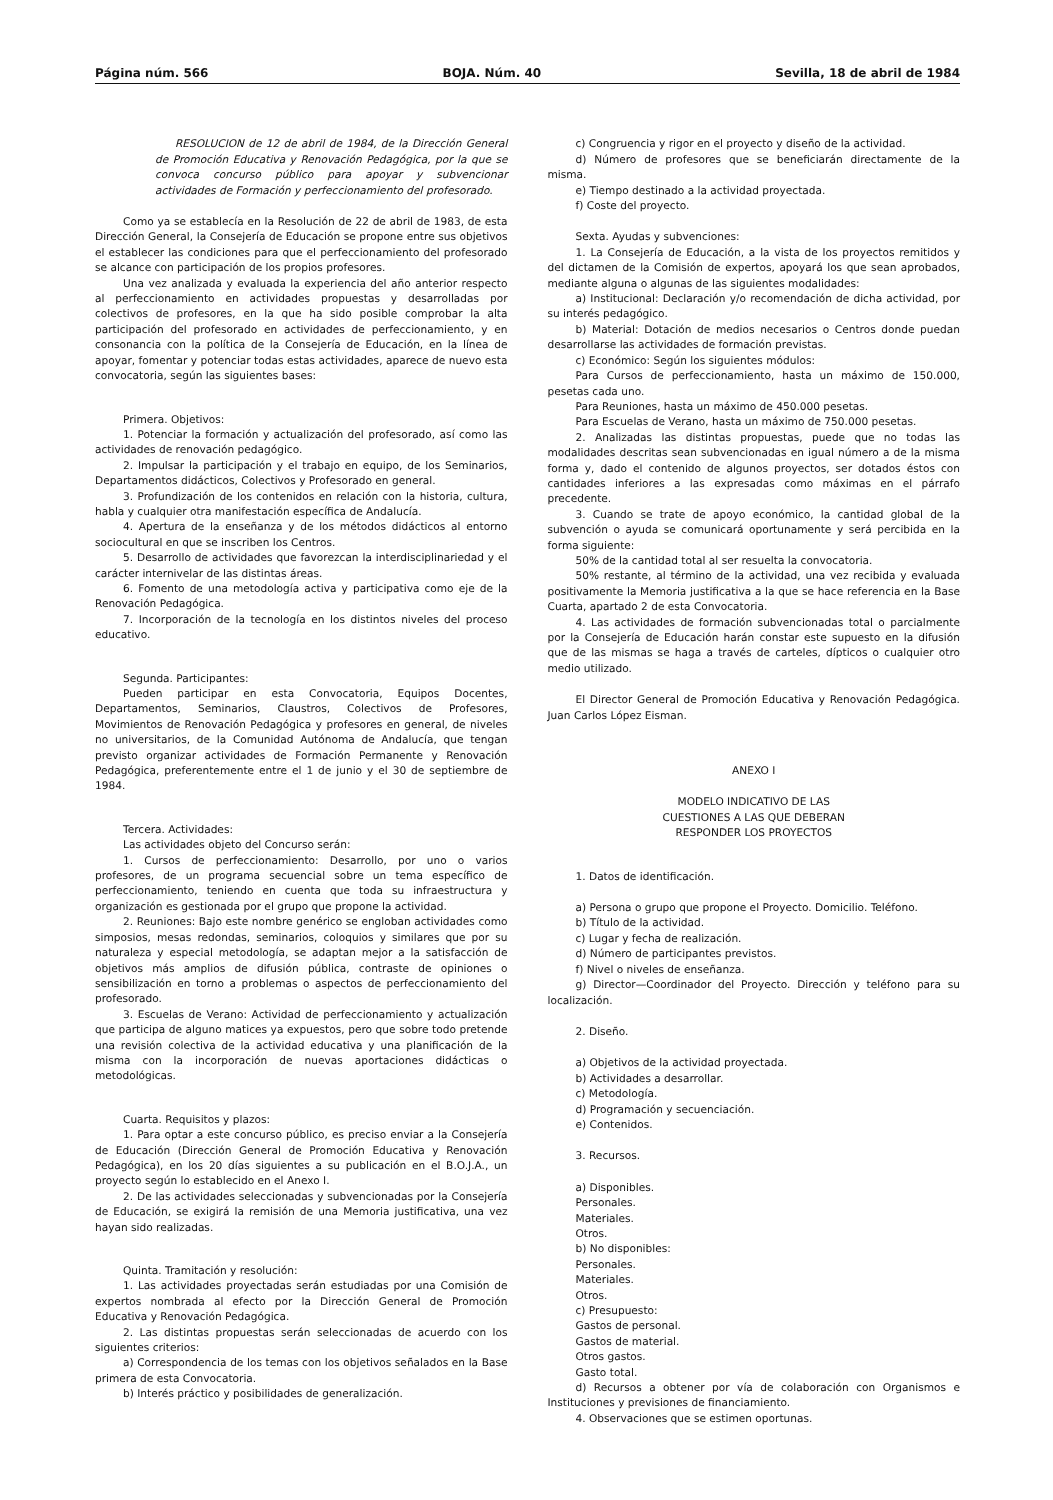Página núm. 566 BOJA. Núm. 40 Sevilla, 18 de abril de 1984
RESOLUCION de 12 de abril de 1984, de la Dirección General de Promoción Educativa y Renovación Pedagógica, por la que se convoca concurso público para apoyar y subvencionar actividades de Formación y perfeccionamiento del profesorado.
Como ya se establecía en la Resolución de 22 de abril de 1983, de esta Dirección General, la Consejería de Educación se propone entre sus objetivos el establecer las condiciones para que el perfeccionamiento del profesorado se alcance con participación de los propios profesores.
Una vez analizada y evaluada la experiencia del año anterior respecto al perfeccionamiento en actividades propuestas y desarrolladas por colectivos de profesores, en la que ha sido posible comprobar la alta participación del profesorado en actividades de perfeccionamiento, y en consonancia con la política de la Consejería de Educación, en la línea de apoyar, fomentar y potenciar todas estas actividades, aparece de nuevo esta convocatoria, según las siguientes bases:
Primera. Objetivos:
1. Potenciar la formación y actualización del profesorado, así como las actividades de renovación pedagógico.
2. Impulsar la participación y el trabajo en equipo, de los Seminarios, Departamentos didácticos, Colectivos y Profesorado en general.
3. Profundización de los contenidos en relación con la historia, cultura, habla y cualquier otra manifestación específica de Andalucía.
4. Apertura de la enseñanza y de los métodos didácticos al entorno sociocultural en que se inscriben los Centros.
5. Desarrollo de actividades que favorezcan la interdisciplinariedad y el carácter internivelar de las distintas áreas.
6. Fomento de una metodología activa y participativa como eje de la Renovación Pedagógica.
7. Incorporación de la tecnología en los distintos niveles del proceso educativo.
Segunda. Participantes:
Pueden participar en esta Convocatoria, Equipos Docentes, Departamentos, Seminarios, Claustros, Colectivos de Profesores, Movimientos de Renovación Pedagógica y profesores en general, de niveles no universitarios, de la Comunidad Autónoma de Andalucía, que tengan previsto organizar actividades de Formación Permanente y Renovación Pedagógica, preferentemente entre el 1 de junio y el 30 de septiembre de 1984.
Tercera. Actividades:
Las actividades objeto del Concurso serán:
1. Cursos de perfeccionamiento: Desarrollo, por uno o varios profesores, de un programa secuencial sobre un tema específico de perfeccionamiento, teniendo en cuenta que toda su infraestructura y organización es gestionada por el grupo que propone la actividad.
2. Reuniones: Bajo este nombre genérico se engloban actividades como simposios, mesas redondas, seminarios, coloquios y similares que por su naturaleza y especial metodología, se adaptan mejor a la satisfacción de objetivos más amplios de difusión pública, contraste de opiniones o sensibilización en torno a problemas o aspectos de perfeccionamiento del profesorado.
3. Escuelas de Verano: Actividad de perfeccionamiento y actualización que participa de alguno matices ya expuestos, pero que sobre todo pretende una revisión colectiva de la actividad educativa y una planificación de la misma con la incorporación de nuevas aportaciones didácticas o metodológicas.
Cuarta. Requisitos y plazos:
1. Para optar a este concurso público, es preciso enviar a la Consejería de Educación (Dirección General de Promoción Educativa y Renovación Pedagógica), en los 20 días siguientes a su publicación en el B.O.J.A., un proyecto según lo establecido en el Anexo I.
2. De las actividades seleccionadas y subvencionadas por la Consejería de Educación, se exigirá la remisión de una Memoria justificativa, una vez hayan sido realizadas.
Quinta. Tramitación y resolución:
1. Las actividades proyectadas serán estudiadas por una Comisión de expertos nombrada al efecto por la Dirección General de Promoción Educativa y Renovación Pedagógica.
2. Las distintas propuestas serán seleccionadas de acuerdo con los siguientes criterios:
a) Correspondencia de los temas con los objetivos señalados en la Base primera de esta Convocatoria.
b) Interés práctico y posibilidades de generalización.
c) Congruencia y rigor en el proyecto y diseño de la actividad.
d) Número de profesores que se beneficiarán directamente de la misma.
e) Tiempo destinado a la actividad proyectada.
f) Coste del proyecto.
Sexta. Ayudas y subvenciones:
1. La Consejería de Educación, a la vista de los proyectos remitidos y del dictamen de la Comisión de expertos, apoyará los que sean aprobados, mediante alguna o algunas de las siguientes modalidades:
a) Institucional: Declaración y/o recomendación de dicha actividad, por su interés pedagógico.
b) Material: Dotación de medios necesarios o Centros donde puedan desarrollarse las actividades de formación previstas.
c) Económico: Según los siguientes módulos:
Para Cursos de perfeccionamiento, hasta un máximo de 150.000, pesetas cada uno.
Para Reuniones, hasta un máximo de 450.000 pesetas.
Para Escuelas de Verano, hasta un máximo de 750.000 pesetas.
2. Analizadas las distintas propuestas, puede que no todas las modalidades descritas sean subvencionadas en igual número a de la misma forma y, dado el contenido de algunos proyectos, ser dotados éstos con cantidades inferiores a las expresadas como máximas en el párrafo precedente.
3. Cuando se trate de apoyo económico, la cantidad global de la subvención o ayuda se comunicará oportunamente y será percibida en la forma siguiente:
50% de la cantidad total al ser resuelta la convocatoria.
50% restante, al término de la actividad, una vez recibida y evaluada positivamente la Memoria justificativa a la que se hace referencia en la Base Cuarta, apartado 2 de esta Convocatoria.
4. Las actividades de formación subvencionadas total o parcialmente por la Consejería de Educación harán constar este supuesto en la difusión que de las mismas se haga a través de carteles, dípticos o cualquier otro medio utilizado.
El Director General de Promoción Educativa y Renovación Pedagógica. Juan Carlos López Eisman.
ANEXO I
MODELO INDICATIVO DE LAS
CUESTIONES A LAS QUE DEBERAN
RESPONDER LOS PROYECTOS
1. Datos de identificación.
a) Persona o grupo que propone el Proyecto. Domicilio. Teléfono.
b) Título de la actividad.
c) Lugar y fecha de realización.
d) Número de participantes previstos.
f) Nivel o niveles de enseñanza.
g) Director—Coordinador del Proyecto. Dirección y teléfono para su localización.
2. Diseño.
a) Objetivos de la actividad proyectada.
b) Actividades a desarrollar.
c) Metodología.
d) Programación y secuenciación.
e) Contenidos.
3. Recursos.
a) Disponibles.
Personales.
Materiales.
Otros.
b) No disponibles:
Personales.
Materiales.
Otros.
c) Presupuesto:
Gastos de personal.
Gastos de material.
Otros gastos.
Gasto total.
d) Recursos a obtener por vía de colaboración con Organismos e Instituciones y previsiones de financiamiento.
4. Observaciones que se estimen oportunas.